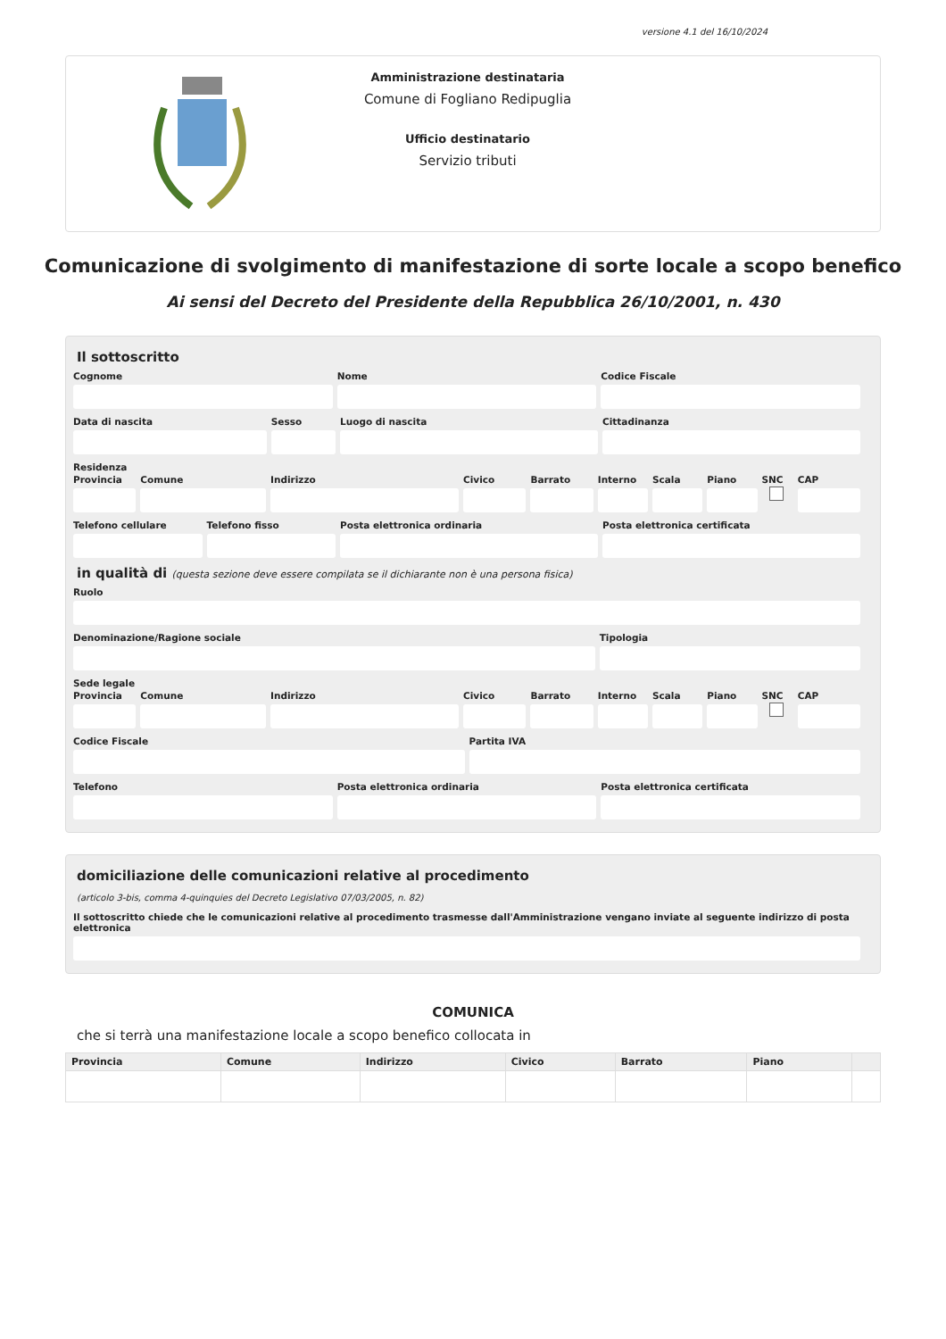versione 4.1 del 16/10/2024
Amministrazione destinataria
Comune di Fogliano Redipuglia
Ufficio destinatario
Servizio tributi
Comunicazione di svolgimento di manifestazione di sorte locale a scopo benefico
Ai sensi del Decreto del Presidente della Repubblica 26/10/2001, n. 430
Il sottoscritto
Cognome Nome Codice Fiscale
Data di nascita Sesso Luogo di nascita Cittadinanza
Residenza
Provincia Comune Indirizzo Civico Barrato Interno Scala Piano SNC CAP
Telefono cellulare Telefono fisso Posta elettronica ordinaria Posta elettronica certificata
in qualità di (questa sezione deve essere compilata se il dichiarante non è una persona fisica)
Ruolo
Denominazione/Ragione sociale Tipologia
Sede legale
Provincia Comune Indirizzo Civico Barrato Interno Scala Piano SNC CAP
Codice Fiscale Partita IVA
Telefono Posta elettronica ordinaria Posta elettronica certificata
domiciliazione delle comunicazioni relative al procedimento
(articolo 3-bis, comma 4-quinquies del Decreto Legislativo 07/03/2005, n. 82)
Il sottoscritto chiede che le comunicazioni relative al procedimento trasmesse dall'Amministrazione vengano inviate al seguente indirizzo di posta elettronica
COMUNICA
che si terrà una manifestazione locale a scopo benefico collocata in
| Provincia | Comune | Indirizzo | Civico | Barrato | Piano | |
| --- | --- | --- | --- | --- | --- | --- |